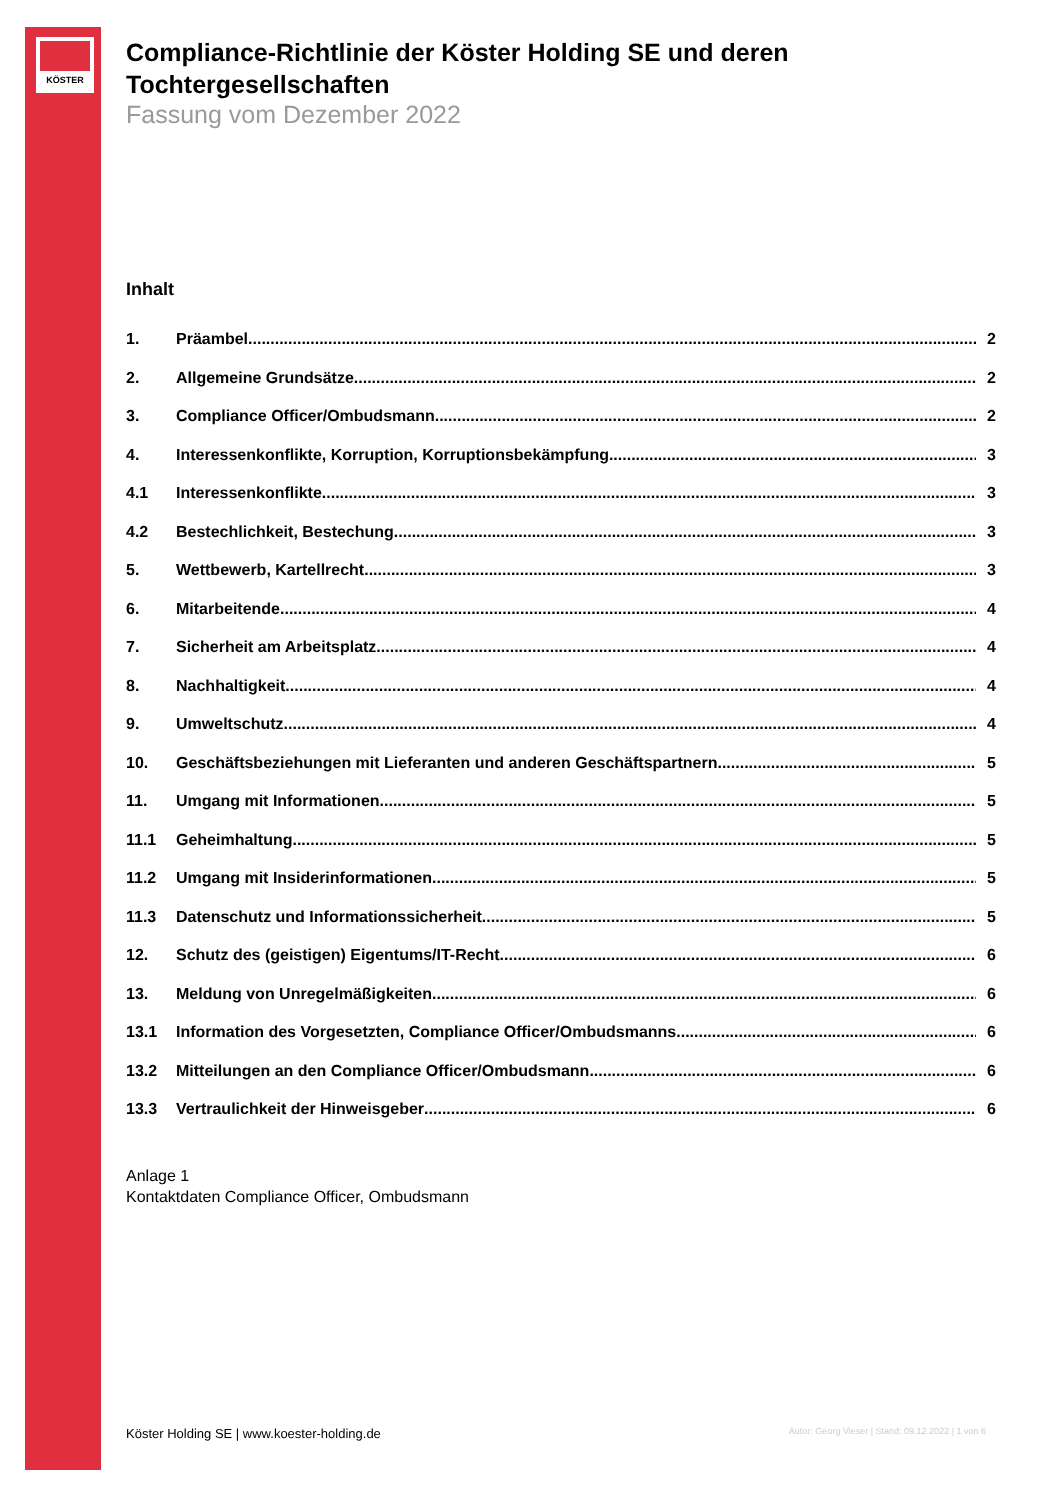KÖSTER
Compliance-Richtlinie der Köster Holding SE und deren Tochtergesellschaften
Fassung vom Dezember 2022
Inhalt
1. Präambel 2
2. Allgemeine Grundsätze 2
3. Compliance Officer/Ombudsmann 2
4. Interessenkonflikte, Korruption, Korruptionsbekämpfung 3
4.1 Interessenkonflikte 3
4.2 Bestechlichkeit, Bestechung 3
5. Wettbewerb, Kartellrecht 3
6. Mitarbeitende 4
7. Sicherheit am Arbeitsplatz 4
8. Nachhaltigkeit 4
9. Umweltschutz 4
10. Geschäftsbeziehungen mit Lieferanten und anderen Geschäftspartnern 5
11. Umgang mit Informationen 5
11.1 Geheimhaltung 5
11.2 Umgang mit Insiderinformationen 5
11.3 Datenschutz und Informationssicherheit 5
12. Schutz des (geistigen) Eigentums/IT-Recht 6
13. Meldung von Unregelmäßigkeiten 6
13.1 Information des Vorgesetzten, Compliance Officer/Ombudsmanns 6
13.2 Mitteilungen an den Compliance Officer/Ombudsmann 6
13.3 Vertraulichkeit der Hinweisgeber 6
Anlage 1
Kontaktdaten Compliance Officer, Ombudsmann
Köster Holding SE | www.koester-holding.de Autor: Georg Vieser | Stand: 09.12.2022 | 1 von 6